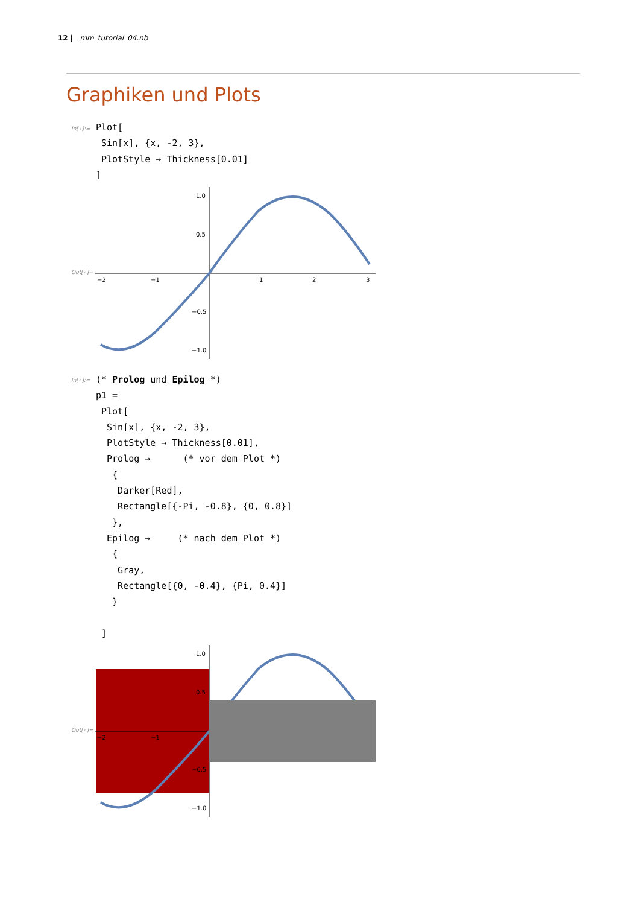12 | mm_tutorial_04.nb
Graphiken und Plots
In[∘]:=
Plot[
 Sin[x], {x, -2, 3},
 PlotStyle → Thickness[0.01]
]
Out[∘]=
−2
−1
1
2
3
1.0
0.5
−0.5
−1.0
In[∘]:=
(* Prolog und Epilog *)
p1 =
 Plot[
  Sin[x], {x, -2, 3},
  PlotStyle → Thickness[0.01],
  Prolog →      (* vor dem Plot *)
   {
    Darker[Red],
    Rectangle[{-Pi, -0.8}, {0, 0.8}]
   },
  Epilog →     (* nach dem Plot *)
   {
    Gray,
    Rectangle[{0, -0.4}, {Pi, 0.4}]
   }

 ]
Out[∘]=
−2
−1
1.0
0.5
−0.5
−1.0